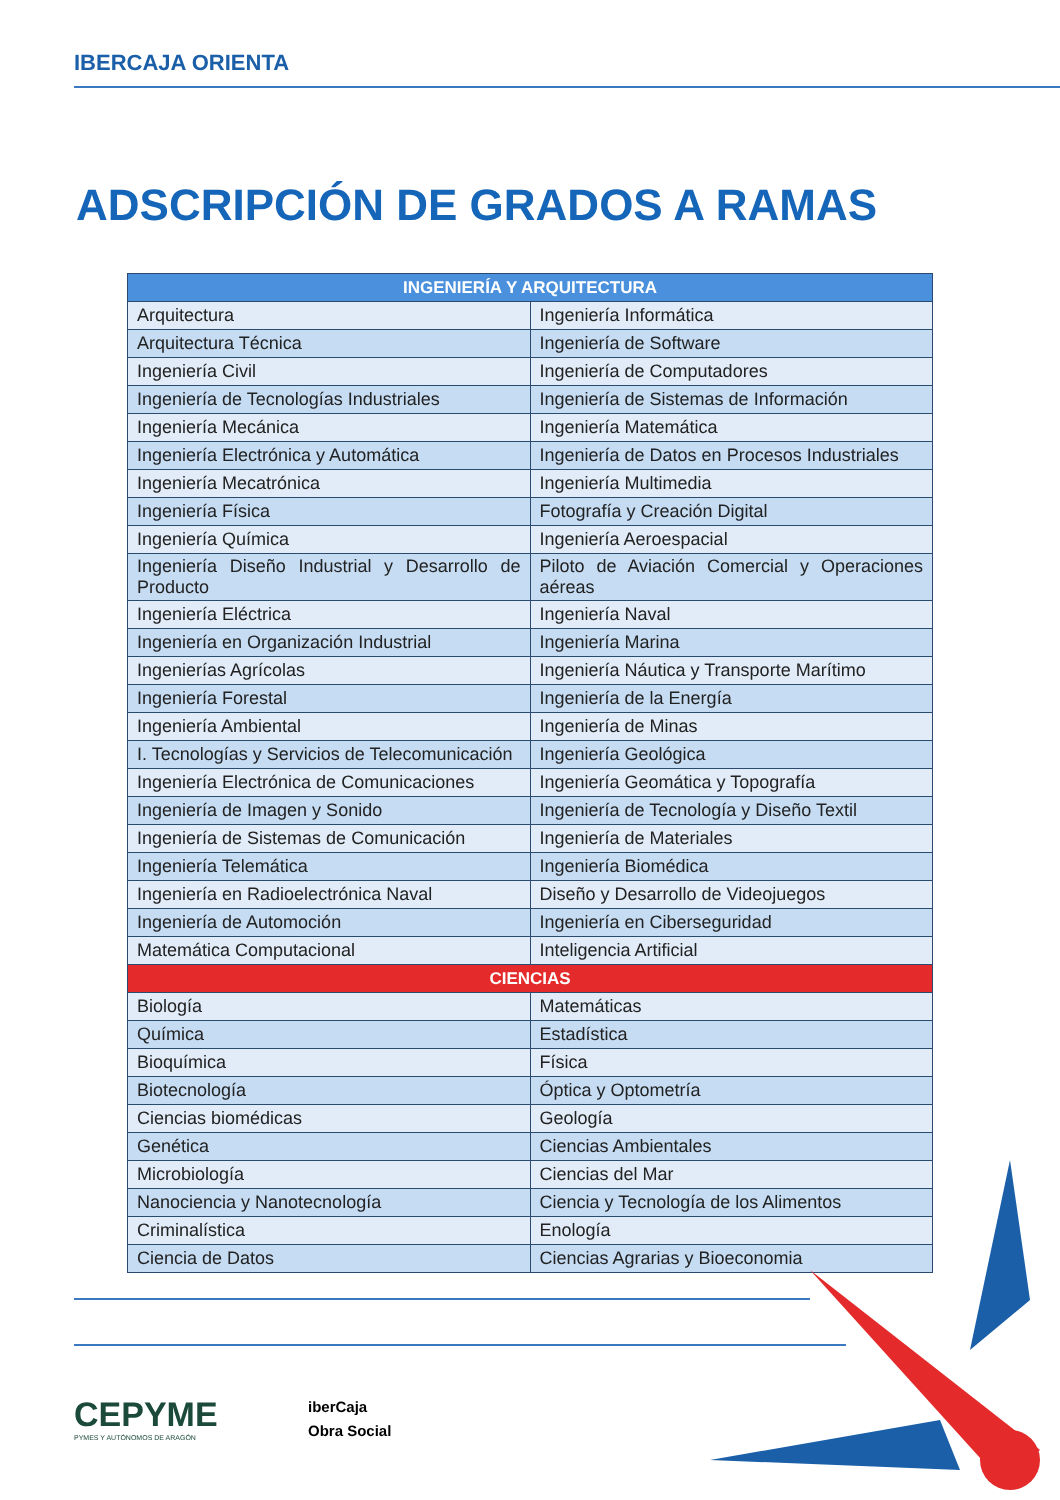IBERCAJA ORIENTA
ADSCRIPCIÓN DE GRADOS A RAMAS
| INGENIERÍA Y ARQUITECTURA | |
| --- | --- |
| Arquitectura | Ingeniería Informática |
| Arquitectura Técnica | Ingeniería de Software |
| Ingeniería Civil | Ingeniería de Computadores |
| Ingeniería de Tecnologías Industriales | Ingeniería de Sistemas de Información |
| Ingeniería Mecánica | Ingeniería Matemática |
| Ingeniería Electrónica y Automática | Ingeniería de Datos en Procesos Industriales |
| Ingeniería Mecatrónica | Ingeniería Multimedia |
| Ingeniería Física | Fotografía y Creación Digital |
| Ingeniería Química | Ingeniería Aeroespacial |
| Ingeniería Diseño Industrial y Desarrollo de Producto | Piloto de Aviación Comercial y Operaciones aéreas |
| Ingeniería Eléctrica | Ingeniería Naval |
| Ingeniería en Organización Industrial | Ingeniería Marina |
| Ingenierías Agrícolas | Ingeniería Náutica y Transporte Marítimo |
| Ingeniería Forestal | Ingeniería de la Energía |
| Ingeniería Ambiental | Ingeniería de Minas |
| I. Tecnologías y Servicios de Telecomunicación | Ingeniería Geológica |
| Ingeniería Electrónica de Comunicaciones | Ingeniería Geomática y Topografía |
| Ingeniería de Imagen y Sonido | Ingeniería de Tecnología y Diseño Textil |
| Ingeniería de Sistemas de Comunicación | Ingeniería de Materiales |
| Ingeniería Telemática | Ingeniería Biomédica |
| Ingeniería en Radioelectrónica Naval | Diseño y Desarrollo de Videojuegos |
| Ingeniería de Automoción | Ingeniería en Ciberseguridad |
| Matemática Computacional | Inteligencia Artificial |
| CIENCIAS | |
| Biología | Matemáticas |
| Química | Estadística |
| Bioquímica | Física |
| Biotecnología | Óptica y Optometría |
| Ciencias biomédicas | Geología |
| Genética | Ciencias Ambientales |
| Microbiología | Ciencias del Mar |
| Nanociencia y Nanotecnología | Ciencia y Tecnología de los Alimentos |
| Criminalística | Enología |
| Ciencia de Datos | Ciencias Agrarias y Bioeconomia |
CEPYME
PYMES Y AUTÓNOMOS DE ARAGÓN
iberCaja
Obra Social